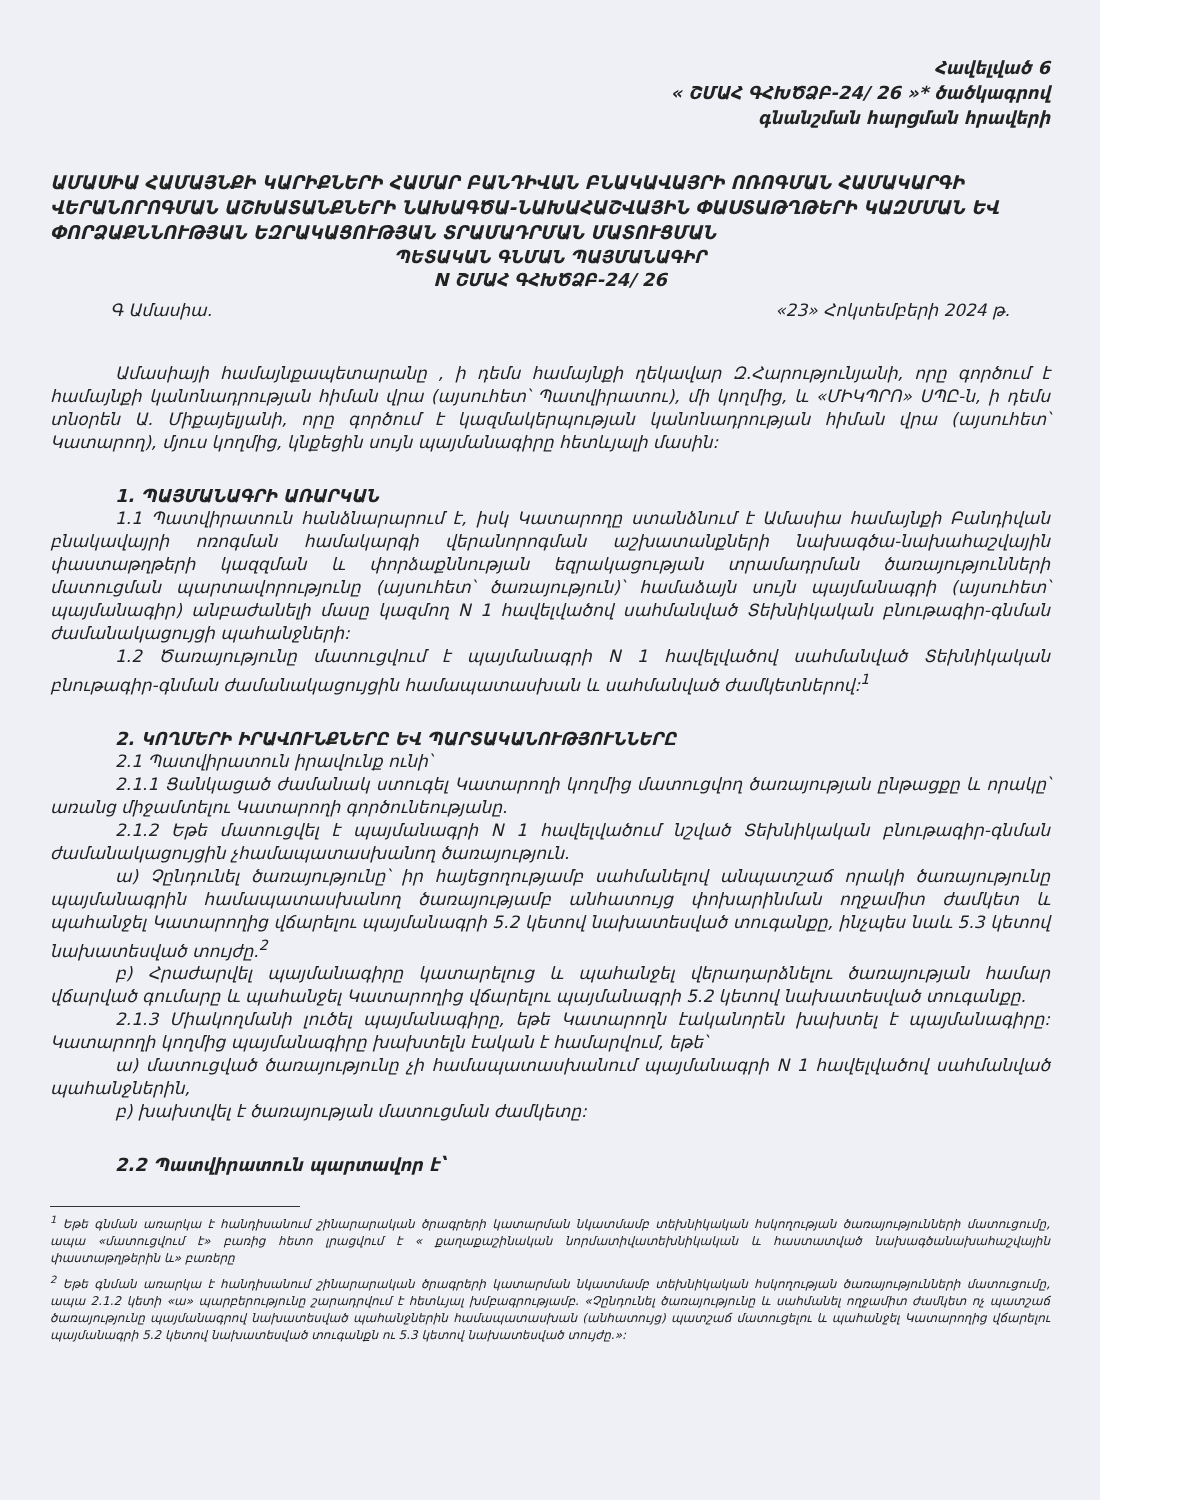Հավելված 6
« ՇՄԱՀ ԳՀԽԾՁԲ-24/ 26 »* ծածկագրով
գնանշման հարցման հրավերի
ԱՄԱՍԻԱ ՀԱՄԱՅՆՔԻ ԿԱՐԻՔՆԵՐԻ ՀԱՄԱՐ ԲԱՆԴԻՎԱՆ ԲՆԱԿԱՎԱՅՐԻ ՈՌՈԳՄԱՆ ՀԱՄԱԿԱՐԳԻ ՎԵՐԱՆՈՐՈԳՄԱՆ ԱՇԽԱՏԱՆՔՆԵՐԻ ՆԱԽԱԳԾԱ-ՆԱԽԱՀԱՇՎԱՅԻՆ ՓԱՍՏԱԹՂԹԵՐԻ ԿԱԶՄՄԱՆ ԵՎ ՓՈՐՁԱՔՆՆՈՒԹՅԱՆ ԵԶՐԱԿԱՑՈՒԹՅԱՆ ՏՐԱՄԱԴՐՄԱՆ ՄԱՏՈՒՑՄԱՆ
ՊԵՏԱԿԱՆ ԳՆՄԱՆ ՊԱՅՄԱՆԱԳԻՐ
N ՇՄԱՀ ԳՀԽԾՁԲ-24/ 26
Գ Ամասիա. «23» Հոկտեմբերի 2024 թ.
Ամասիայի համայնքապետարանը , ի դեմս համայնքի ղեկավար Զ.Հարությունյանի, որը գործում է համայնքի կանոնադրության հիման վրա (այսուհետ՝ Պատվիրատու), մի կողմից, և «ՄԻԿՊՐՈ» ՍՊԸ-ն, ի դեմս տնօրեն Ա. Միքայելյանի, որը գործում է կազմակերպության կանոնադրության հիման վրա (այսուհետ՝ Կատարող), մյուս կողմից, կնքեցին սույն պայմանագիրը հետևյալի մասին:
1. ՊԱՅՄԱՆԱԳՐԻ ԱՌԱՐԿԱՆ
1.1 Պատվիրատուն հանձնարարում է, իսկ Կատարողը ստանձնում է Ամասիա համայնքի Բանդիվան բնակավայրի ոռոգման համակարգի վերանորոգման աշխատանքների նախագծա-նախահաշվային փաստաթղթերի կազզման և փորձաքննության եզրակացության տրամադրման ծառայությունների մատուցման պարտավորությունը (այսուհետ՝ ծառայություն)՝ համաձայն սույն պայմանագրի (այսուհետ՝ պայմանագիր) անբաժանելի մասը կազմող N 1 հավելվածով սահմանված Տեխնիկական բնութագիր-գնման ժամանակացույցի պահանջների:
1.2 Ծառայությունը մատուցվում է պայմանագրի N 1 հավելվածով սահմանված Տեխնիկական բնութագիր-գնման ժամանակացույցին համապատասխան և սահմանված ժամկետներով:<sup>1</sup>
2. ԿՈՂՄԵՐԻ ԻՐԱՎՈՒՆՔՆԵՐԸ ԵՎ ՊԱՐՏԱԿԱՆՈՒԹՅՈՒՆՆԵՐԸ
2.1 Պատվիրատուն իրավունք ունի՝
2.1.1 Ցանկացած ժամանակ ստուգել Կատարողի կողմից մատուցվող ծառայության ընթացքը և որակը՝ առանց միջամտելու Կատարողի գործունեությանը.
2.1.2 Եթե մատուցվել է պայմանագրի N 1 հավելվածում նշված Տեխնիկական բնութագիր-գնման ժամանակացույցին չհամապատասխանող ծառայություն.
ա) Չընդունել ծառայությունը՝ իր հայեցողությամբ սահմանելով անպատշաճ որակի ծառայությունը պայմանագրին համապատասխանող ծառայությամբ անհատույց փոխարինման ողջամիտ ժամկետ և պահանջել Կատարողից վճարելու պայմանագրի 5.2 կետով նախատեսված տուգանքը, ինչպես նաև 5.3 կետով նախատեսված տույժը.<sup>2</sup>
բ) Հրաժարվել պայմանագիրը կատարելուց և պահանջել վերադարձնելու ծառայության համար վճարված գումարը և պահանջել Կատարողից վճարելու պայմանագրի 5.2 կետով նախատեսված տուգանքը.
2.1.3 Միակողմանի լուծել պայմանագիրը, եթե Կատարողն էականորեն խախտել է պայմանագիրը: Կատարողի կողմից պայմանագիրը խախտելն էական է համարվում, եթե՝
ա) մատուցված ծառայությունը չի համապատասխանում պայմանագրի N 1 հավելվածով սահմանված պահանջներին,
բ) խախտվել է ծառայության մատուցման ժամկետը:
2.2 Պատվիրատուն պարտավոր է՝
<sup>1</sup> Եթե գնման առարկա է հանդիսանում շինարարական ծրագրերի կատարման նկատմամբ տեխնիկական հսկողության ծառայությունների մատուցումը, ապա «մատուցվում է» բառից հետո լրացվում է « քաղաքաշինական նորմատիվատեխնիկական և հաստատված նախագծանախահաշվային փաստաթղթերին և» բառերը
<sup>2</sup> Եթե գնման առարկա է հանդիսանում շինարարական ծրագրերի կատարման նկատմամբ տեխնիկական հսկողության ծառայությունների մատուցումը, ապա 2.1.2 կետի «ա» պարբերությունը շարադրվում է հետևյալ խմբագրությամբ. «Չընդունել ծառայությունը և սահմանել ողջամիտ ժամկետ ոչ պատշաճ ծառայությունը պայմանագրով նախատեսված պահանջներին համապատասխան (անհատույց) պատշաճ մատուցելու և պահանջել Կատարողից վճարելու պայմանագրի 5.2 կետով նախատեսված տուգանքն ու 5.3 կետով նախատեսված տույժը.»: